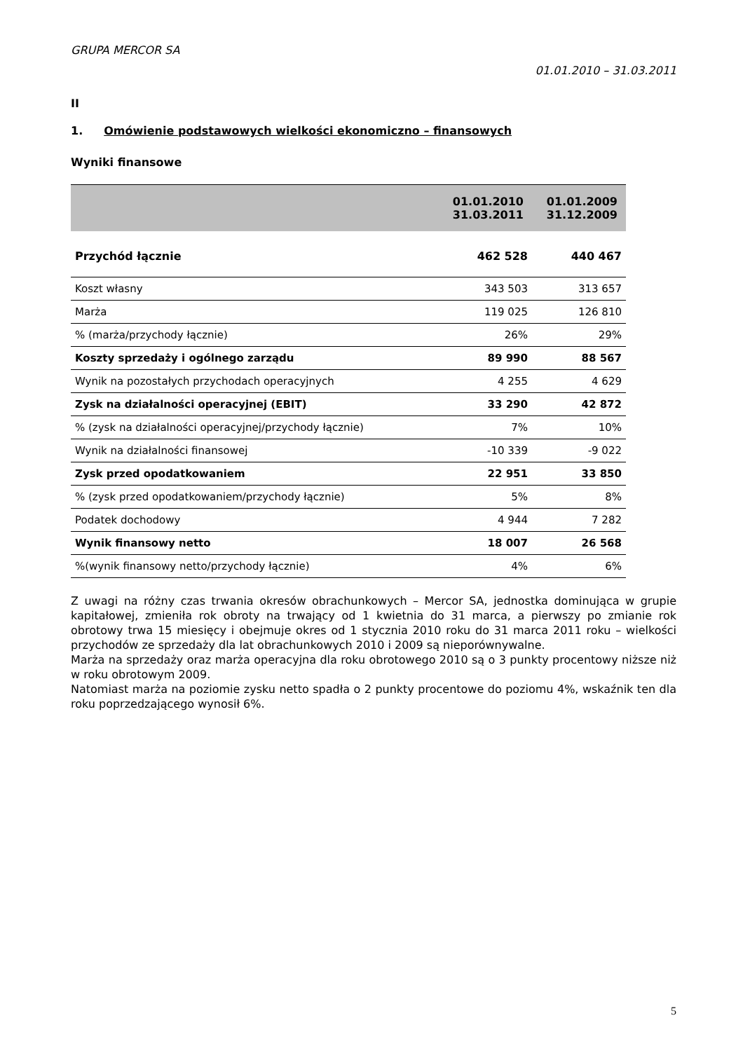GRUPA MERCOR SA
01.01.2010 – 31.03.2011
II
1. Omówienie podstawowych wielkości ekonomiczno – finansowych
Wyniki finansowe
| | 01.01.2010 31.03.2011 | 01.01.2009 31.12.2009 |
| --- | --- | --- |
| Przychód łącznie | 462 528 | 440 467 |
| Koszt własny | 343 503 | 313 657 |
| Marża | 119 025 | 126 810 |
| % (marża/przychody łącznie) | 26% | 29% |
| Koszty sprzedaży i ogólnego zarządu | 89 990 | 88 567 |
| Wynik na pozostałych przychodach operacyjnych | 4 255 | 4 629 |
| Zysk na działalności operacyjnej (EBIT) | 33 290 | 42 872 |
| % (zysk na działalności operacyjnej/przychody łącznie) | 7% | 10% |
| Wynik na działalności finansowej | -10 339 | -9 022 |
| Zysk przed opodatkowaniem | 22 951 | 33 850 |
| % (zysk przed opodatkowaniem/przychody łącznie) | 5% | 8% |
| Podatek dochodowy | 4 944 | 7 282 |
| Wynik finansowy netto | 18 007 | 26 568 |
| %(wynik finansowy netto/przychody łącznie) | 4% | 6% |
Z uwagi na różny czas trwania okresów obrachunkowych – Mercor SA, jednostka dominująca w grupie kapitałowej, zmieniła rok obroty na trwający od 1 kwietnia do 31 marca, a pierwszy po zmianie rok obrotowy trwa 15 miesięcy i obejmuje okres od 1 stycznia 2010 roku do 31 marca 2011 roku – wielkości przychodów ze sprzedaży dla lat obrachunkowych 2010 i 2009 są nieporównywalne.
Marża na sprzedaży oraz marża operacyjna dla roku obrotowego 2010 są o 3 punkty procentowy niższe niż w roku obrotowym 2009.
Natomiast marża na poziomie zysku netto spadła o 2 punkty procentowe do poziomu 4%, wskaźnik ten dla roku poprzedzającego wynosił 6%.
5